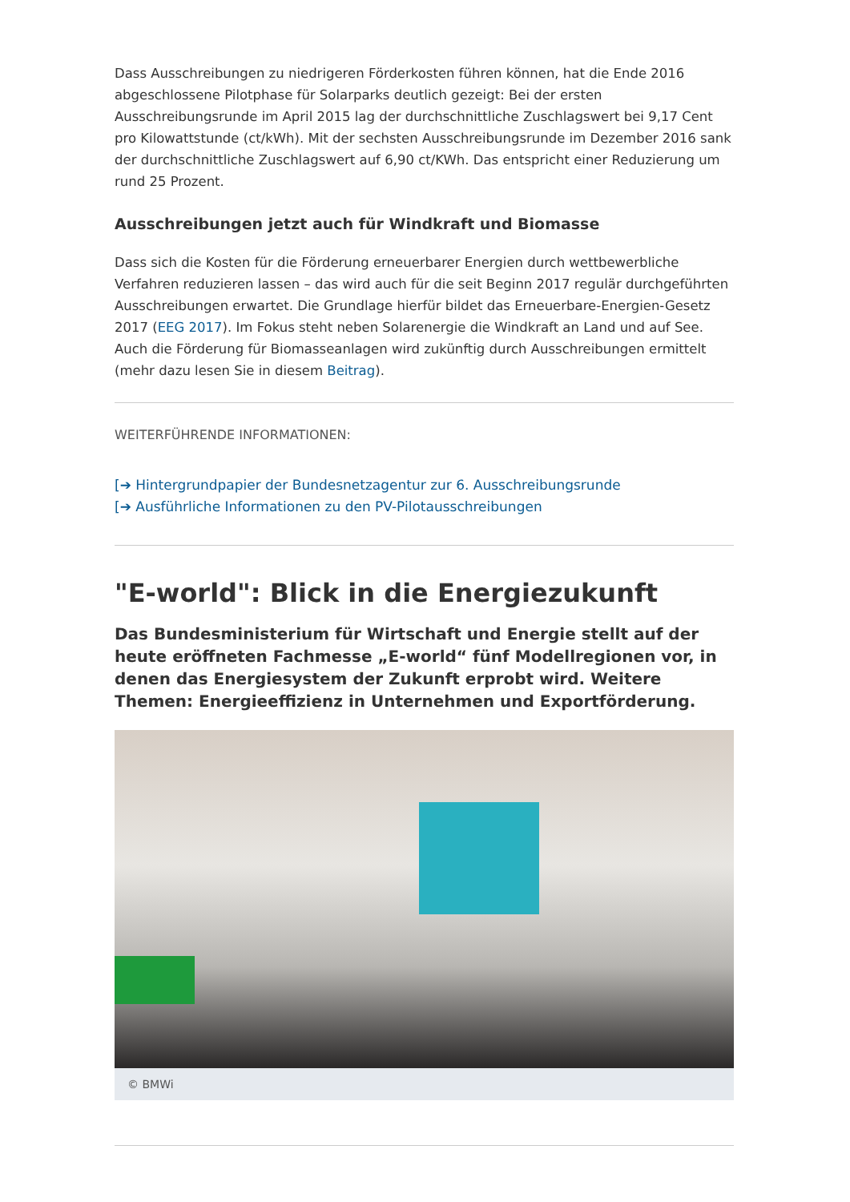Dass Ausschreibungen zu niedrigeren Förderkosten führen können, hat die Ende 2016 abgeschlossene Pilotphase für Solarparks deutlich gezeigt: Bei der ersten Ausschreibungsrunde im April 2015 lag der durchschnittliche Zuschlagswert bei 9,17 Cent pro Kilowattstunde (ct/kWh). Mit der sechsten Ausschreibungsrunde im Dezember 2016 sank der durchschnittliche Zuschlagswert auf 6,90 ct/KWh. Das entspricht einer Reduzierung um rund 25 Prozent.
Ausschreibungen jetzt auch für Windkraft und Biomasse
Dass sich die Kosten für die Förderung erneuerbarer Energien durch wettbewerbliche Verfahren reduzieren lassen – das wird auch für die seit Beginn 2017 regulär durchgeführten Ausschreibungen erwartet. Die Grundlage hierfür bildet das Erneuerbare-Energien-Gesetz 2017 (EEG 2017). Im Fokus steht neben Solarenergie die Windkraft an Land und auf See. Auch die Förderung für Biomasseanlagen wird zukünftig durch Ausschreibungen ermittelt (mehr dazu lesen Sie in diesem Beitrag).
WEITERFÜHRENDE INFORMATIONEN:
[➔ Hintergrundpapier der Bundesnetzagentur zur 6. Ausschreibungsrunde
[➔ Ausführliche Informationen zu den PV-Pilotausschreibungen
"E-world": Blick in die Energiezukunft
Das Bundesministerium für Wirtschaft und Energie stellt auf der heute eröffneten Fachmesse „E-world“ fünf Modellregionen vor, in denen das Energiesystem der Zukunft erprobt wird. Weitere Themen: Energieeffizienz in Unternehmen und Exportförderung.
© BMWi